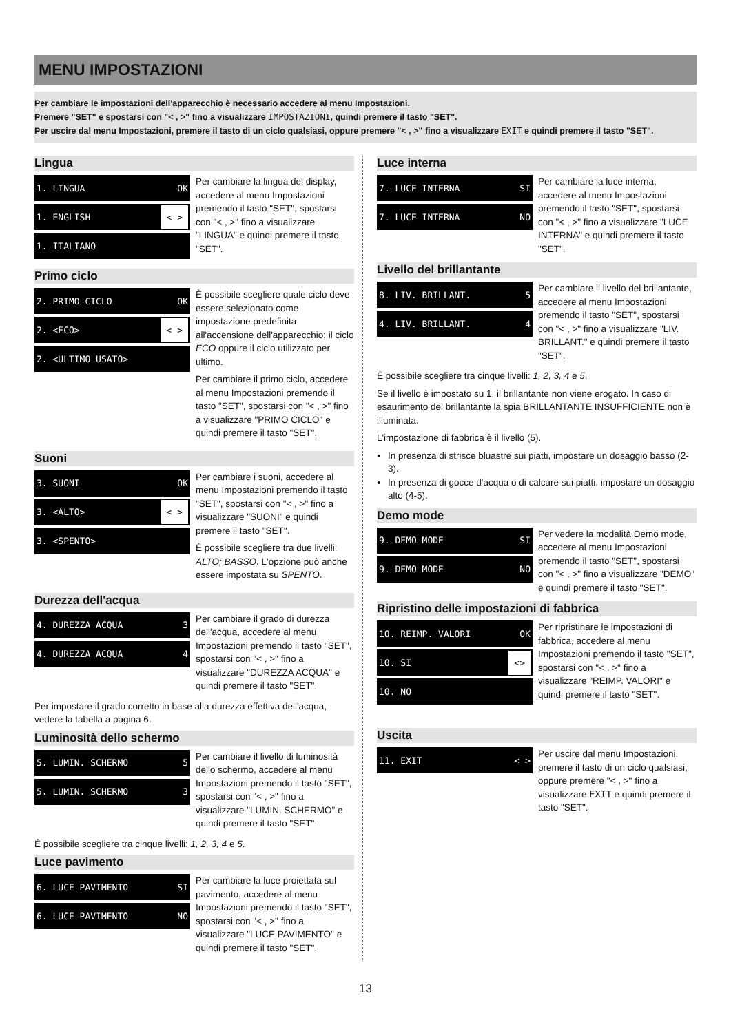MENU IMPOSTAZIONI
Per cambiare le impostazioni dell'apparecchio è necessario accedere al menu Impostazioni.
Premere "SET" e spostarsi con "< , >" fino a visualizzare IMPOSTAZIONI, quindi premere il tasto "SET".
Per uscire dal menu Impostazioni, premere il tasto di un ciclo qualsiasi, oppure premere "< , >" fino a visualizzare EXIT e quindi premere il tasto "SET".
Lingua
1. LINGUA OK
1. ENGLISH < >
1. ITALIANO
Per cambiare la lingua del display, accedere al menu Impostazioni premendo il tasto "SET", spostarsi con "< , >" fino a visualizzare "LINGUA" e quindi premere il tasto "SET".
Primo ciclo
2. PRIMO CICLO OK
2. <ECO> < >
2. <ULTIMO USATO>
È possibile scegliere quale ciclo deve essere selezionato come impostazione predefinita all'accensione dell'apparecchio: il ciclo ECO oppure il ciclo utilizzato per ultimo.
Per cambiare il primo ciclo, accedere al menu Impostazioni premendo il tasto "SET", spostarsi con "< , >" fino a visualizzare "PRIMO CICLO" e quindi premere il tasto "SET".
Suoni
3. SUONI OK
3. <ALTO> < >
3. <SPENTO>
Per cambiare i suoni, accedere al menu Impostazioni premendo il tasto "SET", spostarsi con "< , >" fino a visualizzare "SUONI" e quindi premere il tasto "SET".
È possibile scegliere tra due livelli: ALTO; BASSO. L'opzione può anche essere impostata su SPENTO.
Durezza dell'acqua
4. DUREZZA ACQUA 3
4. DUREZZA ACQUA 4
Per cambiare il grado di durezza dell'acqua, accedere al menu Impostazioni premendo il tasto "SET", spostarsi con "< , >" fino a visualizzare "DUREZZA ACQUA" e quindi premere il tasto "SET".
Per impostare il grado corretto in base alla durezza effettiva dell'acqua, vedere la tabella a pagina 6.
Luminosità dello schermo
5. LUMIN. SCHERMO 5
5. LUMIN. SCHERMO 3
Per cambiare il livello di luminosità dello schermo, accedere al menu Impostazioni premendo il tasto "SET", spostarsi con "< , >" fino a visualizzare "LUMIN. SCHERMO" e quindi premere il tasto "SET".
È possibile scegliere tra cinque livelli: 1, 2, 3, 4 e 5.
Luce pavimento
6. LUCE PAVIMENTO SI
6. LUCE PAVIMENTO NO
Per cambiare la luce proiettata sul pavimento, accedere al menu Impostazioni premendo il tasto "SET", spostarsi con "< , >" fino a visualizzare "LUCE PAVIMENTO" e quindi premere il tasto "SET".
Luce interna
7. LUCE INTERNA SI
7. LUCE INTERNA NO
Per cambiare la luce interna, accedere al menu Impostazioni premendo il tasto "SET", spostarsi con "< , >" fino a visualizzare "LUCE INTERNA" e quindi premere il tasto "SET".
Livello del brillantante
8. LIV. BRILLANT. 5
4. LIV. BRILLANT. 4
Per cambiare il livello del brillantante, accedere al menu Impostazioni premendo il tasto "SET", spostarsi con "< , >" fino a visualizzare "LIV. BRILLANT." e quindi premere il tasto "SET".
È possibile scegliere tra cinque livelli: 1, 2, 3, 4 e 5.
Se il livello è impostato su 1, il brillantante non viene erogato. In caso di esaurimento del brillantante la spia BRILLANTANTE INSUFFICIENTE non è illuminata.
L'impostazione di fabbrica è il livello (5).
In presenza di strisce bluastre sui piatti, impostare un dosaggio basso (2-3).
In presenza di gocce d'acqua o di calcare sui piatti, impostare un dosaggio alto (4-5).
Demo mode
9. DEMO MODE SI
9. DEMO MODE NO
Per vedere la modalità Demo mode, accedere al menu Impostazioni premendo il tasto "SET", spostarsi con "< , >" fino a visualizzare "DEMO" e quindi premere il tasto "SET".
Ripristino delle impostazioni di fabbrica
10. REIMP. VALORI OK
10. SI <>
10. NO
Per ripristinare le impostazioni di fabbrica, accedere al menu Impostazioni premendo il tasto "SET", spostarsi con "< , >" fino a visualizzare "REIMP. VALORI" e quindi premere il tasto "SET".
Uscita
11. EXIT < >
Per uscire dal menu Impostazioni, premere il tasto di un ciclo qualsiasi, oppure premere "< , >" fino a visualizzare EXIT e quindi premere il tasto "SET".
13